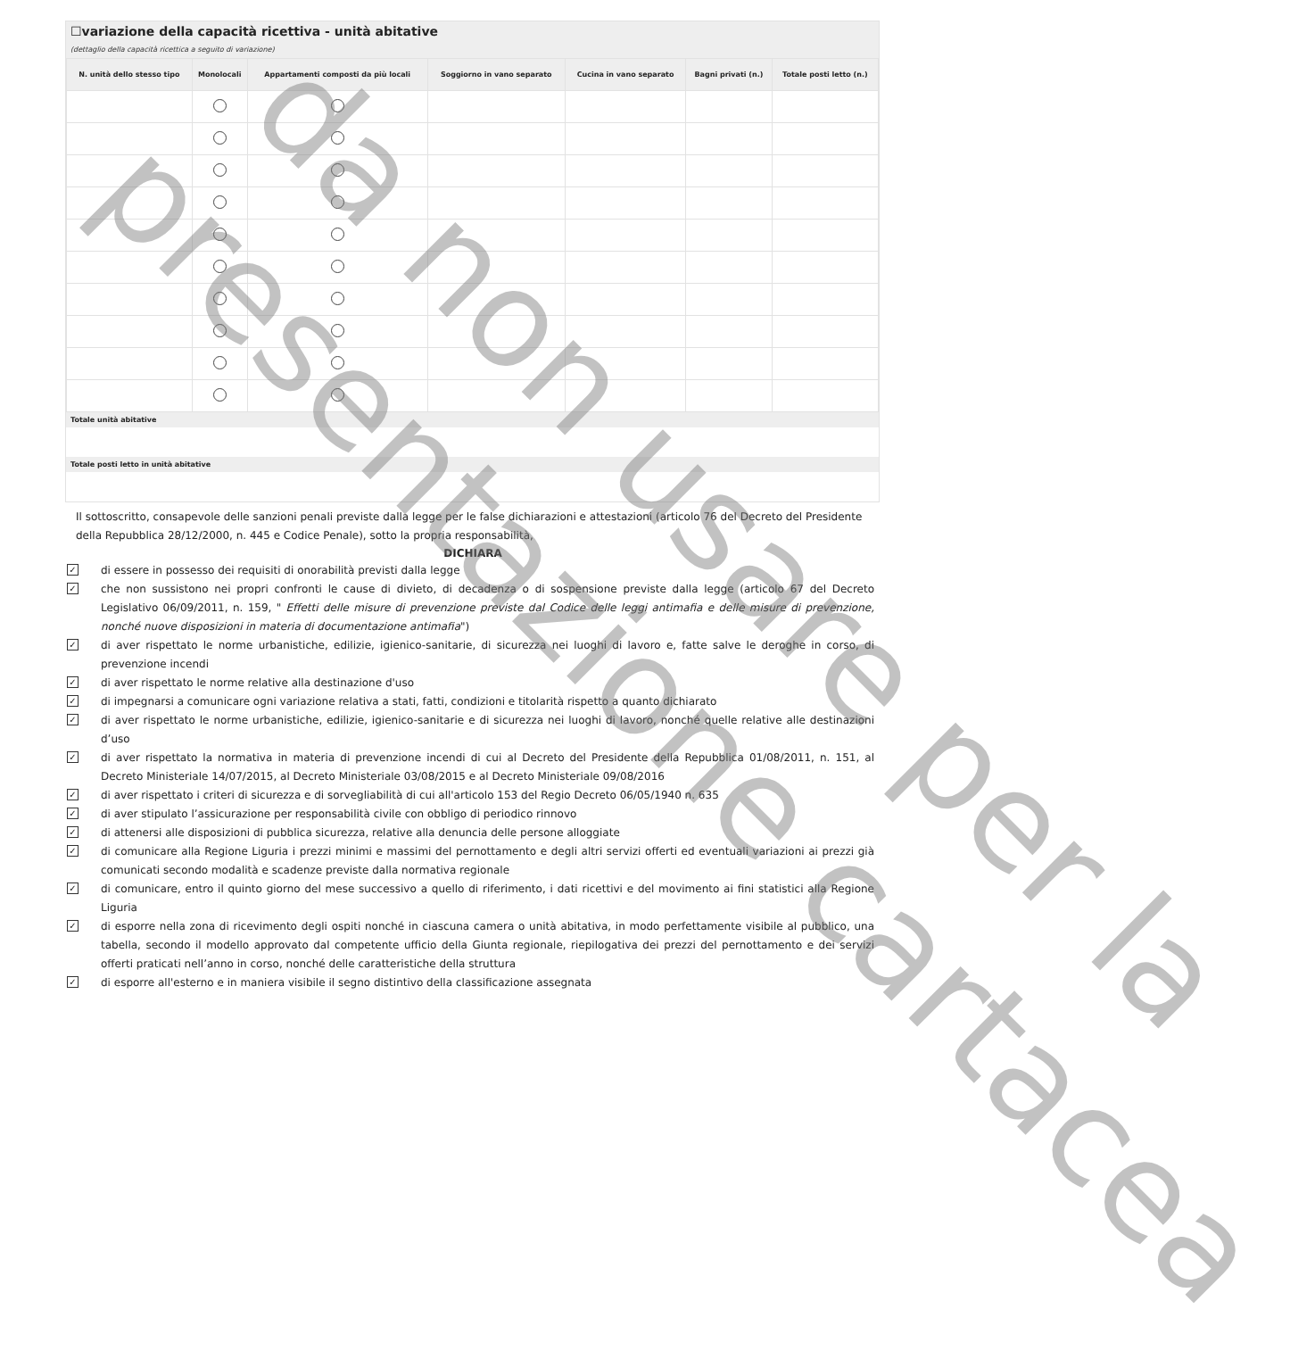☐variazione della capacità ricettiva - unità abitative
(dettaglio della capacità ricettica a seguito di variazione)
| N. unità dello stesso tipo | Monolocali | Appartamenti composti da più locali | Soggiorno in vano separato | Cucina in vano separato | Bagni privati (n.) | Totale posti letto (n.) |
| --- | --- | --- | --- | --- | --- | --- |
Totale unità abitative
Totale posti letto in unità abitative
Il sottoscritto, consapevole delle sanzioni penali previste dalla legge per le false dichiarazioni e attestazioni (articolo 76 del Decreto del Presidente della Repubblica 28/12/2000, n. 445 e Codice Penale), sotto la propria responsabilità,
DICHIARA
✓ di essere in possesso dei requisiti di onorabilità previsti dalla legge
✓ che non sussistono nei propri confronti le cause di divieto, di decadenza o di sospensione previste dalla legge (articolo 67 del Decreto Legislativo 06/09/2011, n. 159, " Effetti delle misure di prevenzione previste dal Codice delle leggi antimafia e delle misure di prevenzione, nonché nuove disposizioni in materia di documentazione antimafia")
✓ di aver rispettato le norme urbanistiche, edilizie, igienico-sanitarie, di sicurezza nei luoghi di lavoro e, fatte salve le deroghe in corso, di prevenzione incendi
✓ di aver rispettato le norme relative alla destinazione d'uso
✓ di impegnarsi a comunicare ogni variazione relativa a stati, fatti, condizioni e titolarità rispetto a quanto dichiarato
✓ di aver rispettato le norme urbanistiche, edilizie, igienico-sanitarie e di sicurezza nei luoghi di lavoro, nonché quelle relative alle destinazioni d’uso
✓ di aver rispettato la normativa in materia di prevenzione incendi di cui al Decreto del Presidente della Repubblica 01/08/2011, n. 151, al Decreto Ministeriale 14/07/2015, al Decreto Ministeriale 03/08/2015 e al Decreto Ministeriale 09/08/2016
✓ di aver rispettato i criteri di sicurezza e di sorvegliabilità di cui all'articolo 153 del Regio Decreto 06/05/1940 n. 635
✓ di aver stipulato l’assicurazione per responsabilità civile con obbligo di periodico rinnovo
✓ di attenersi alle disposizioni di pubblica sicurezza, relative alla denuncia delle persone alloggiate
✓ di comunicare alla Regione Liguria i prezzi minimi e massimi del pernottamento e degli altri servizi offerti ed eventuali variazioni ai prezzi già comunicati secondo modalità e scadenze previste dalla normativa regionale
✓ di comunicare, entro il quinto giorno del mese successivo a quello di riferimento, i dati ricettivi e del movimento ai fini statistici alla Regione Liguria
✓ di esporre nella zona di ricevimento degli ospiti nonché in ciascuna camera o unità abitativa, in modo perfettamente visibile al pubblico, una tabella, secondo il modello approvato dal competente ufficio della Giunta regionale, riepilogativa dei prezzi del pernottamento e dei servizi offerti praticati nell’anno in corso, nonché delle caratteristiche della struttura
✓ di esporre all'esterno e in maniera visibile il segno distintivo della classificazione assegnata
da non usare per la
presentazione cartacea